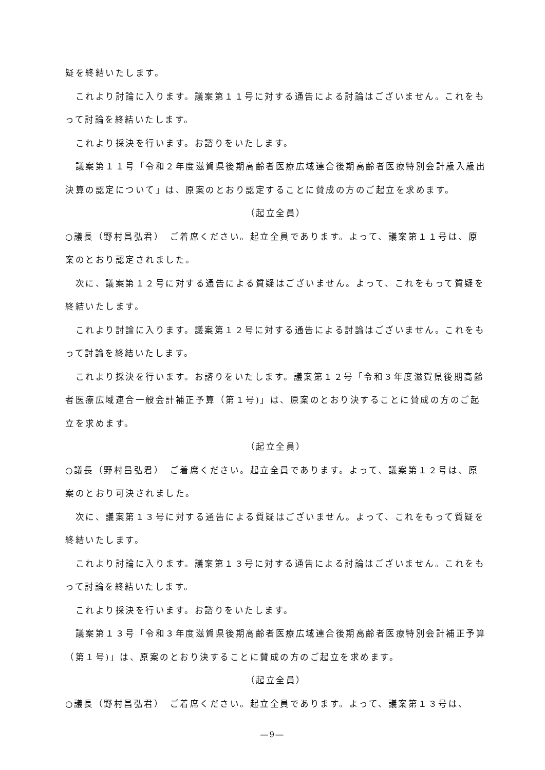疑を終結いたします。
　これより討論に入ります。議案第１１号に対する通告による討論はございません。これをもって討論を終結いたします。
　これより採決を行います。お諮りをいたします。
　議案第１１号「令和２年度滋賀県後期高齢者医療広域連合後期高齢者医療特別会計歳入歳出決算の認定について」は、原案のとおり認定することに賛成の方のご起立を求めます。
（起立全員）
○議長（野村昌弘君）　ご着席ください。起立全員であります。よって、議案第１１号は、原案のとおり認定されました。
　次に、議案第１２号に対する通告による質疑はございません。よって、これをもって質疑を終結いたします。
　これより討論に入ります。議案第１２号に対する通告による討論はございません。これをもって討論を終結いたします。
　これより採決を行います。お諮りをいたします。議案第１２号「令和３年度滋賀県後期高齢者医療広域連合一般会計補正予算（第１号)」は、原案のとおり決することに賛成の方のご起立を求めます。
（起立全員）
○議長（野村昌弘君）　ご着席ください。起立全員であります。よって、議案第１２号は、原案のとおり可決されました。
　次に、議案第１３号に対する通告による質疑はございません。よって、これをもって質疑を終結いたします。
　これより討論に入ります。議案第１３号に対する通告による討論はございません。これをもって討論を終結いたします。
　これより採決を行います。お諮りをいたします。
　議案第１３号「令和３年度滋賀県後期高齢者医療広域連合後期高齢者医療特別会計補正予算（第１号)」は、原案のとおり決することに賛成の方のご起立を求めます。
（起立全員）
○議長（野村昌弘君）　ご着席ください。起立全員であります。よって、議案第１３号は、
―9―